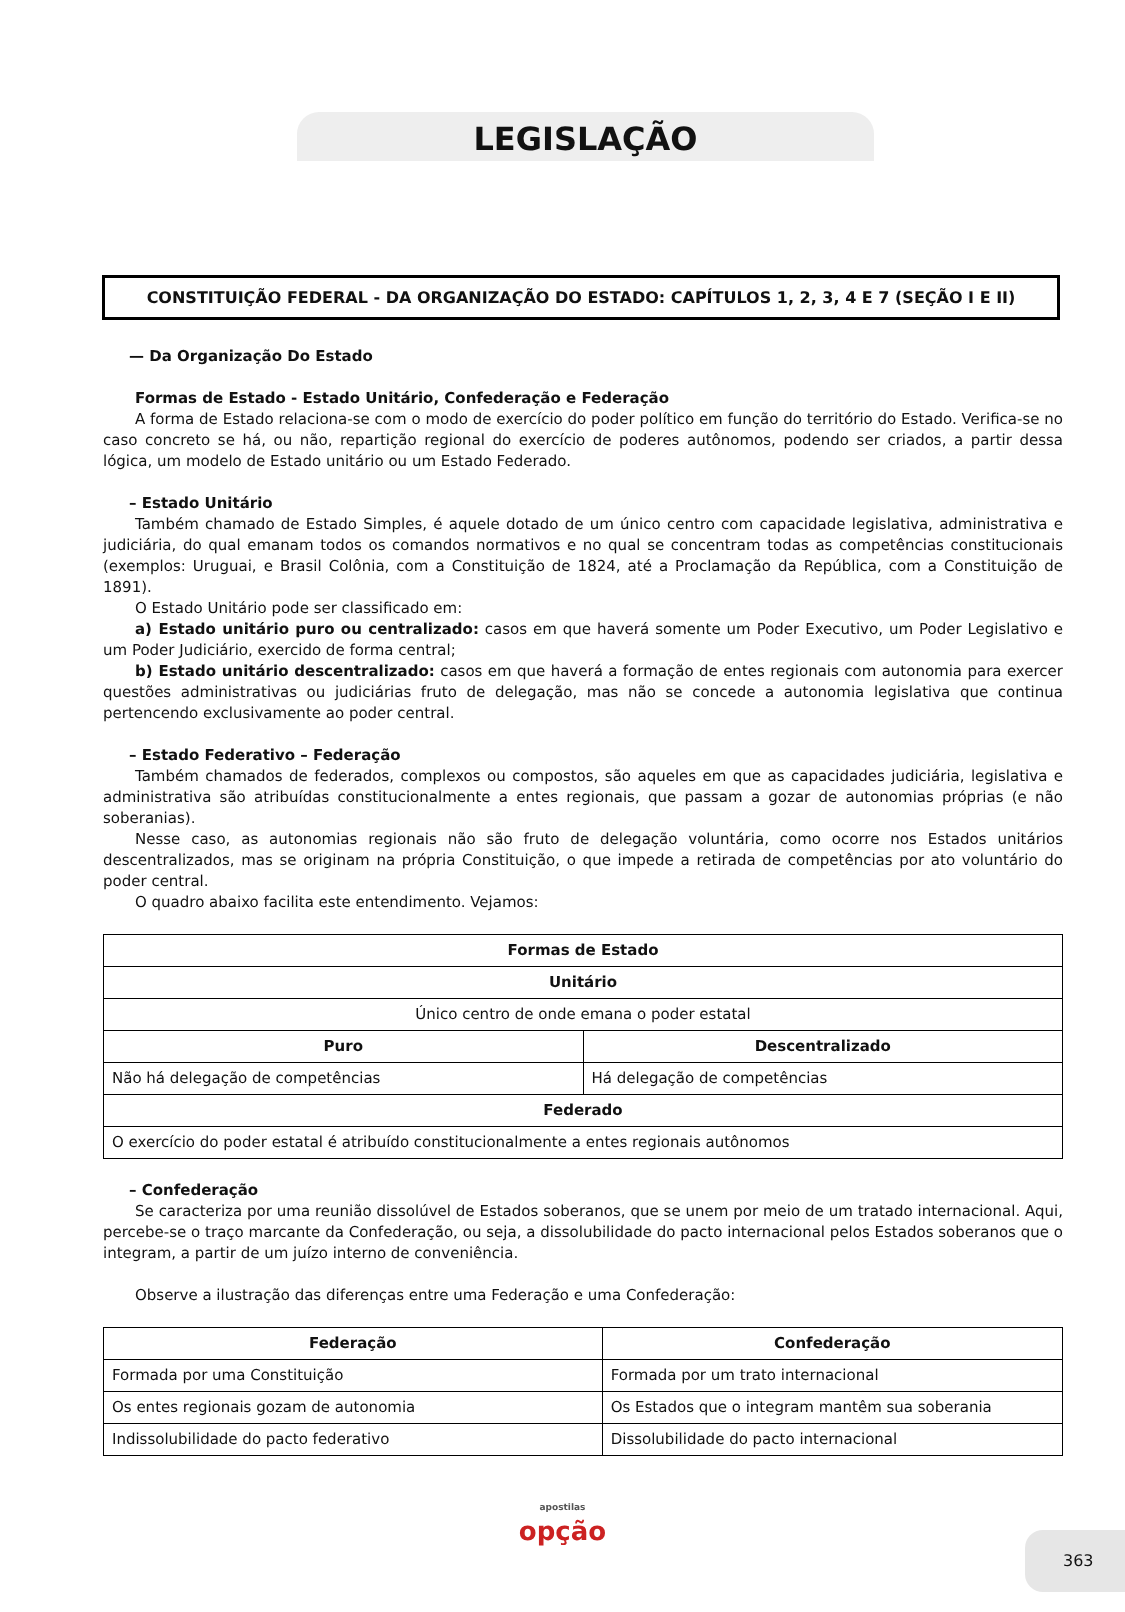LEGISLAÇÃO
CONSTITUIÇÃO FEDERAL - DA ORGANIZAÇÃO DO ESTADO: CAPÍTULOS 1, 2, 3, 4 E 7 (SEÇÃO I E II)
— Da Organização Do Estado
Formas de Estado - Estado Unitário, Confederação e Federação
A forma de Estado relaciona-se com o modo de exercício do poder político em função do território do Estado. Verifica-se no caso concreto se há, ou não, repartição regional do exercício de poderes autônomos, podendo ser criados, a partir dessa lógica, um modelo de Estado unitário ou um Estado Federado.
– Estado Unitário
Também chamado de Estado Simples, é aquele dotado de um único centro com capacidade legislativa, administrativa e judiciária, do qual emanam todos os comandos normativos e no qual se concentram todas as competências constitucionais (exemplos: Uruguai, e Brasil Colônia, com a Constituição de 1824, até a Proclamação da República, com a Constituição de 1891).
O Estado Unitário pode ser classificado em:
a) Estado unitário puro ou centralizado: casos em que haverá somente um Poder Executivo, um Poder Legislativo e um Poder Judiciário, exercido de forma central;
b) Estado unitário descentralizado: casos em que haverá a formação de entes regionais com autonomia para exercer questões administrativas ou judiciárias fruto de delegação, mas não se concede a autonomia legislativa que continua pertencendo exclusivamente ao poder central.
– Estado Federativo – Federação
Também chamados de federados, complexos ou compostos, são aqueles em que as capacidades judiciária, legislativa e administrativa são atribuídas constitucionalmente a entes regionais, que passam a gozar de autonomias próprias (e não soberanias).
Nesse caso, as autonomias regionais não são fruto de delegação voluntária, como ocorre nos Estados unitários descentralizados, mas se originam na própria Constituição, o que impede a retirada de competências por ato voluntário do poder central.
O quadro abaixo facilita este entendimento. Vejamos:
| Formas de Estado | |
| --- | --- |
| Unitário | |
| Único centro de onde emana o poder estatal | |
| Puro | Descentralizado |
| Não há delegação de competências | Há delegação de competências |
| Federado | |
| O exercício do poder estatal é atribuído constitucionalmente a entes regionais autônomos | |
– Confederação
Se caracteriza por uma reunião dissolúvel de Estados soberanos, que se unem por meio de um tratado internacional. Aqui, percebe-se o traço marcante da Confederação, ou seja, a dissolubilidade do pacto internacional pelos Estados soberanos que o integram, a partir de um juízo interno de conveniência.
Observe a ilustração das diferenças entre uma Federação e uma Confederação:
| Federação | Confederação |
| --- | --- |
| Formada por uma Constituição | Formada por um trato internacional |
| Os entes regionais gozam de autonomia | Os Estados que o integram mantêm sua soberania |
| Indissolubilidade do pacto federativo | Dissolubilidade do pacto internacional |
apostilas
opção
363